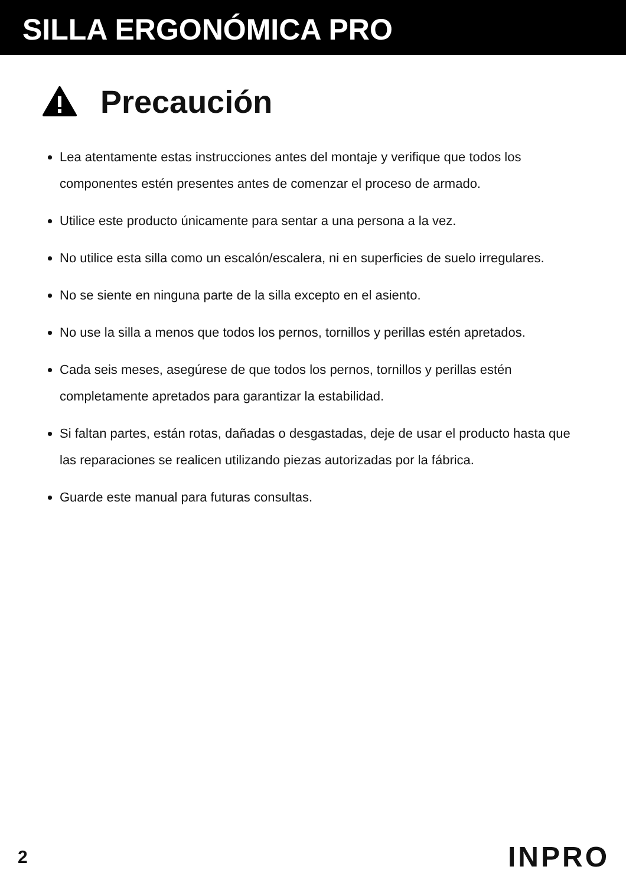SILLA ERGONÓMICA PRO
Precaución
Lea atentamente estas instrucciones antes del montaje y verifique que todos los componentes estén presentes antes de comenzar el proceso de armado.
Utilice este producto únicamente para sentar a una persona a la vez.
No utilice esta silla como un escalón/escalera, ni en superficies de suelo irregulares.
No se siente en ninguna parte de la silla excepto en el asiento.
No use la silla a menos que todos los pernos, tornillos y perillas estén apretados.
Cada seis meses, asegúrese de que todos los pernos, tornillos y perillas estén completamente apretados para garantizar la estabilidad.
Si faltan partes, están rotas, dañadas o desgastadas, deje de usar el producto hasta que las reparaciones se realicen utilizando piezas autorizadas por la fábrica.
Guarde este manual para futuras consultas.
2 INPRO